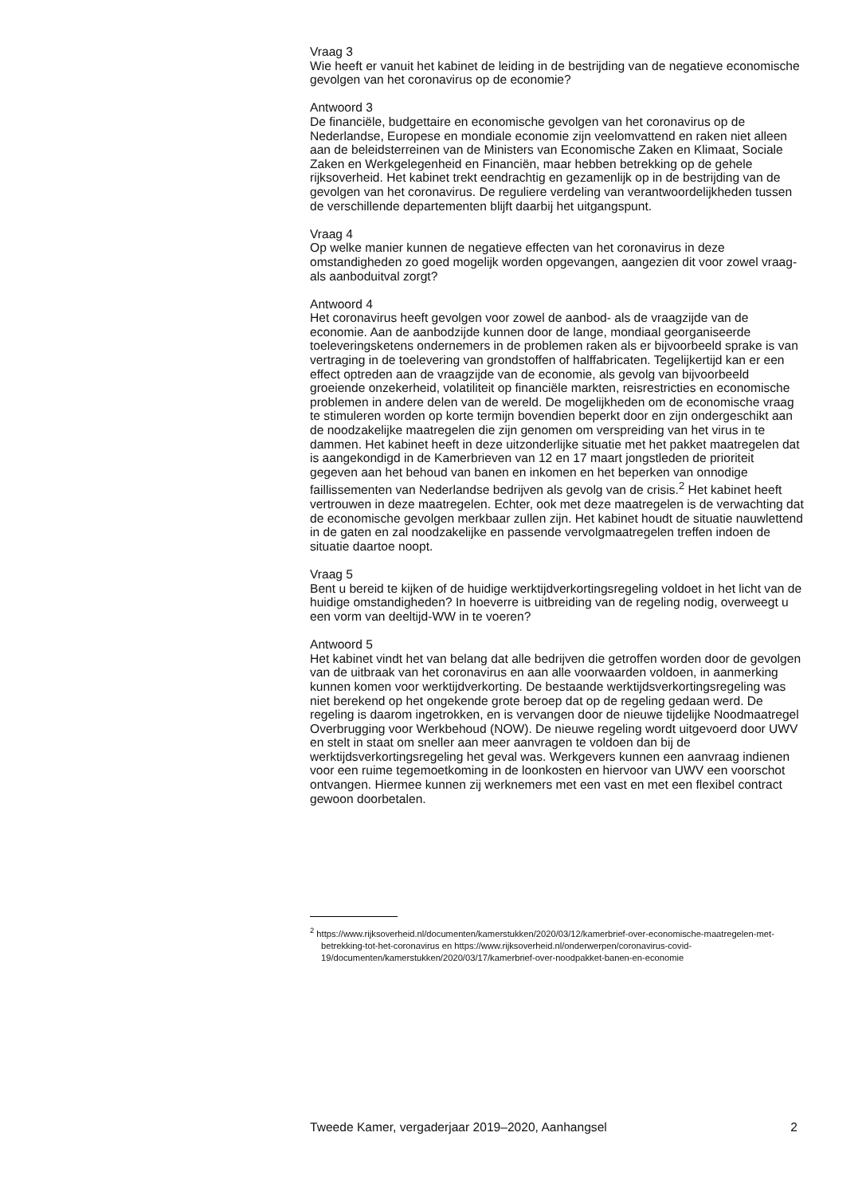Vraag 3
Wie heeft er vanuit het kabinet de leiding in de bestrijding van de negatieve economische gevolgen van het coronavirus op de economie?
Antwoord 3
De financiële, budgettaire en economische gevolgen van het coronavirus op de Nederlandse, Europese en mondiale economie zijn veelomvattend en raken niet alleen aan de beleidsterreinen van de Ministers van Economische Zaken en Klimaat, Sociale Zaken en Werkgelegenheid en Financiën, maar hebben betrekking op de gehele rijksoverheid. Het kabinet trekt eendrachtig en gezamenlijk op in de bestrijding van de gevolgen van het coronavirus. De reguliere verdeling van verantwoordelijkheden tussen de verschillende departementen blijft daarbij het uitgangspunt.
Vraag 4
Op welke manier kunnen de negatieve effecten van het coronavirus in deze omstandigheden zo goed mogelijk worden opgevangen, aangezien dit voor zowel vraag- als aanboduitval zorgt?
Antwoord 4
Het coronavirus heeft gevolgen voor zowel de aanbod- als de vraagzijde van de economie. Aan de aanbodzijde kunnen door de lange, mondiaal georganiseerde toeleveringsketens ondernemers in de problemen raken als er bijvoorbeeld sprake is van vertraging in de toelevering van grondstoffen of halffabricaten. Tegelijkertijd kan er een effect optreden aan de vraagzijde van de economie, als gevolg van bijvoorbeeld groeiende onzekerheid, volatiliteit op financiële markten, reisrestricties en economische problemen in andere delen van de wereld. De mogelijkheden om de economische vraag te stimuleren worden op korte termijn bovendien beperkt door en zijn ondergeschikt aan de noodzakelijke maatregelen die zijn genomen om verspreiding van het virus in te dammen. Het kabinet heeft in deze uitzonderlijke situatie met het pakket maatregelen dat is aangekondigd in de Kamerbrieven van 12 en 17 maart jongstleden de prioriteit gegeven aan het behoud van banen en inkomen en het beperken van onnodige faillissementen van Nederlandse bedrijven als gevolg van de crisis.<sup>2</sup> Het kabinet heeft vertrouwen in deze maatregelen. Echter, ook met deze maatregelen is de verwachting dat de economische gevolgen merkbaar zullen zijn. Het kabinet houdt de situatie nauwlettend in de gaten en zal noodzakelijke en passende vervolgmaatregelen treffen indoen de situatie daartoe noopt.
Vraag 5
Bent u bereid te kijken of de huidige werktijdverkortingsregeling voldoet in het licht van de huidige omstandigheden? In hoeverre is uitbreiding van de regeling nodig, overweegt u een vorm van deeltijd-WW in te voeren?
Antwoord 5
Het kabinet vindt het van belang dat alle bedrijven die getroffen worden door de gevolgen van de uitbraak van het coronavirus en aan alle voorwaarden voldoen, in aanmerking kunnen komen voor werktijdverkorting. De bestaande werktijdsverkortingsregeling was niet berekend op het ongekende grote beroep dat op de regeling gedaan werd. De regeling is daarom ingetrokken, en is vervangen door de nieuwe tijdelijke Noodmaatregel Overbrugging voor Werkbehoud (NOW). De nieuwe regeling wordt uitgevoerd door UWV en stelt in staat om sneller aan meer aanvragen te voldoen dan bij de werktijdsverkortingsregeling het geval was. Werkgevers kunnen een aanvraag indienen voor een ruime tegemoetkoming in de loonkosten en hiervoor van UWV een voorschot ontvangen. Hiermee kunnen zij werknemers met een vast en met een flexibel contract gewoon doorbetalen.
<sup>2</sup> https://www.rijksoverheid.nl/documenten/kamerstukken/2020/03/12/kamerbrief-over-economische-maatregelen-met-betrekking-tot-het-coronavirus en https://www.rijksoverheid.nl/onderwerpen/coronavirus-covid-19/documenten/kamerstukken/2020/03/17/kamerbrief-over-noodpakket-banen-en-economie
Tweede Kamer, vergaderjaar 2019–2020, Aanhangsel 2